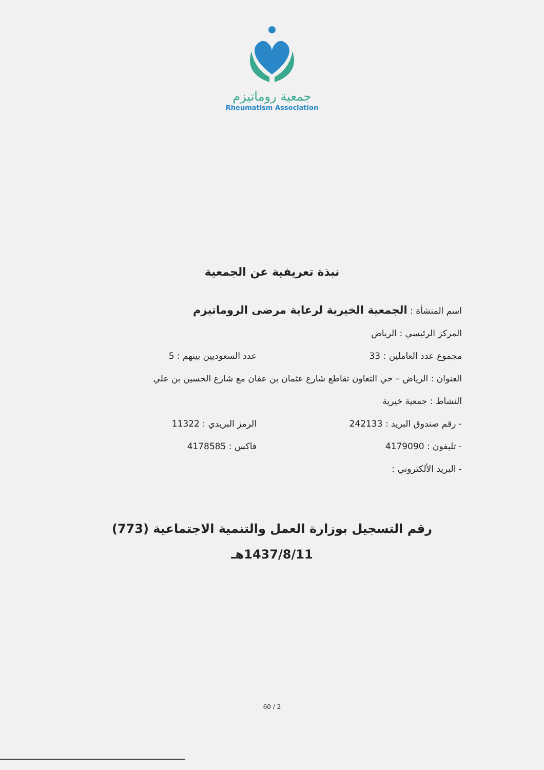جمعية روماتيزم
Rheumatism Association
نبذة تعريفية عن الجمعية
اسم المنشأة : الجمعية الخيرية لرعاية مرضى الروماتيزم
المركز الرئيسي : الرياض
مجموع عدد العاملين : 33 عدد السعوديين بينهم : 5
العنوان : الرياض – حي التعاون تقاطع شارع عثمان بن عفان مع شارع الحسين بن علي
النشاط : جمعية خيرية
- رقم صندوق البريد : 242133 الرمز البريدي : 11322
- تليفون : 4179090 فاكس : 4178585
- البريد الألكتروني :
رقم التسجيل بوزارة العمل والتنمية الاجتماعية (773)
1437/8/11هـ
60 / 2